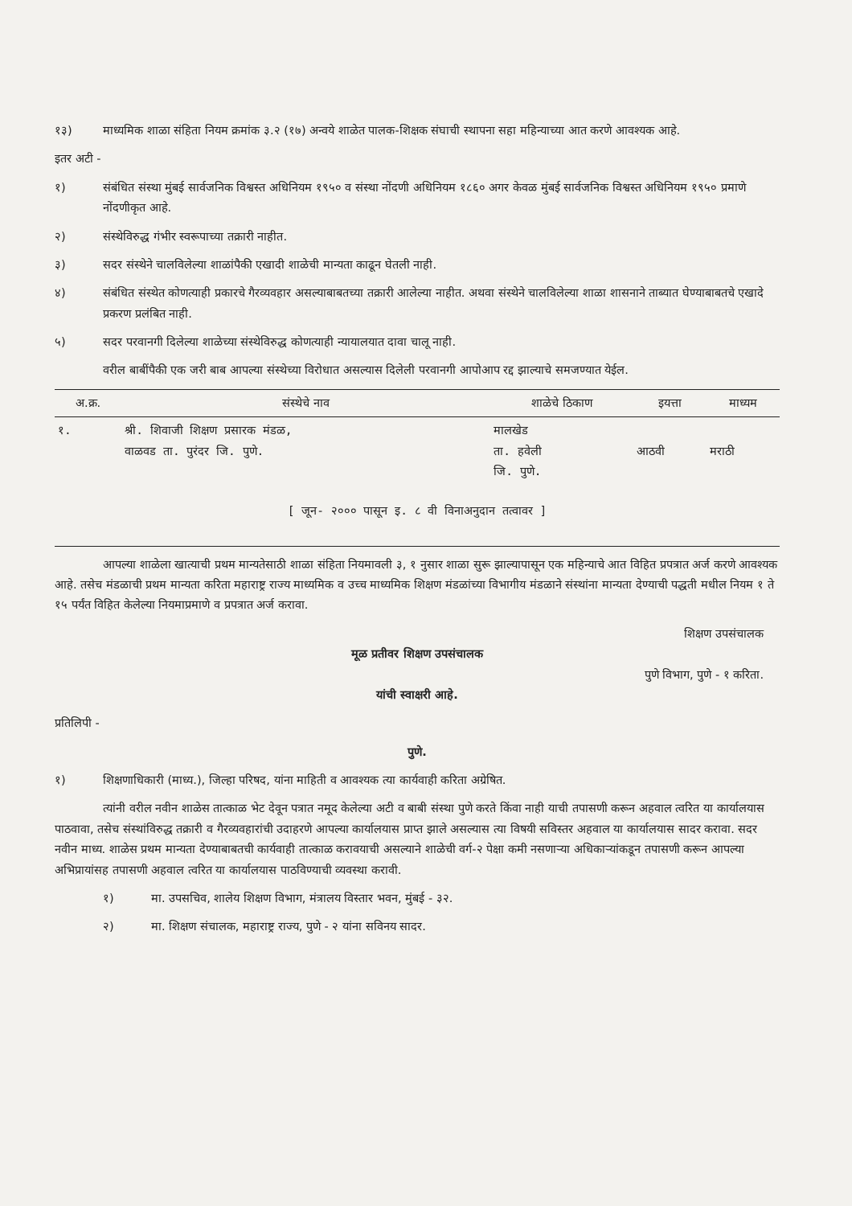१३) माध्यमिक शाळा संहिता नियम क्रमांक ३.२ (१७) अन्वये शाळेत पालक-शिक्षक संघाची स्थापना सहा महिन्याच्या आत करणे आवश्यक आहे.
इतर अटी -
१) संबंधित संस्था मुंबई सार्वजनिक विश्वस्त अधिनियम १९५० व संस्था नोंदणी अधिनियम १८६० अगर केवळ मुंबई सार्वजनिक विश्वस्त अधिनियम १९५० प्रमाणे नोंदणीकृत आहे.
२) संस्थेविरुद्ध गंभीर स्वरूपाच्या तक्रारी नाहीत.
३) सदर संस्थेने चालविलेल्या शाळांपैकी एखादी शाळेची मान्यता काढून घेतली नाही.
४) संबंधित संस्थेत कोणत्याही प्रकारचे गैरव्यवहार असल्याबाबतच्या तक्रारी आलेल्या नाहीत. अथवा संस्थेने चालविलेल्या शाळा शासनाने ताब्यात घेण्याबाबतचे एखादे प्रकरण प्रलंबित नाही.
५) सदर परवानगी दिलेल्या शाळेच्या संस्थेविरुद्ध कोणत्याही न्यायालयात दावा चालू नाही.
वरील बाबींपैकी एक जरी बाब आपल्या संस्थेच्या विरोधात असल्यास दिलेली परवानगी आपोआप रद्द झाल्याचे समजण्यात येईल.
| अ.क्र. | संस्थेचे नाव | शाळेचे ठिकाण | इयत्ता | माध्यम |
| --- | --- | --- | --- | --- |
| १. | श्री. शिवाजी शिक्षण प्रसारक मंडळ, वाळवड ता. पुरंदर जि. पुणे. | मालखेड ता. हवेली जि. पुणे. | आठवी | मराठी |
| [ जून- २००० पासून इ. ८ वी विनाअनुदान तत्वावर ] | | | | |
आपल्या शाळेला खात्याची प्रथम मान्यतेसाठी शाळा संहिता नियमावली ३, १ नुसार शाळा सुरू झाल्यापासून एक महिन्याचे आत विहित प्रपत्रात अर्ज करणे आवश्यक आहे. तसेच मंडळाची प्रथम मान्यता करिता महाराष्ट्र राज्य माध्यमिक व उच्च माध्यमिक शिक्षण मंडळांच्या विभागीय मंडळाने संस्थांना मान्यता देण्याची पद्धती मधील नियम १ ते १५ पर्यंत विहित केलेल्या नियमाप्रमाणे व प्रपत्रात अर्ज करावा.
शिक्षण उपसंचालक
मूळ प्रतीवर शिक्षण उपसंचालक
पुणे विभाग, पुणे - १ करिता.
यांची स्वाक्षरी आहे.
प्रतिलिपी -
पुणे.
१) शिक्षणाधिकारी (माध्य.), जिल्हा परिषद, यांना माहिती व आवश्यक त्या कार्यवाही करिता अग्रेषित.
त्यांनी वरील नवीन शाळेस तात्काळ भेट देवून पत्रात नमूद केलेल्या अटी व बाबी संस्था पुणे करते किंवा नाही याची तपासणी करून अहवाल त्वरित या कार्यालयास पाठवावा, तसेच संस्थांविरुद्ध तक्रारी व गैरव्यवहारांची उदाहरणे आपल्या कार्यालयास प्राप्त झाले असल्यास त्या विषयी सविस्तर अहवाल या कार्यालयास सादर करावा. सदर नवीन माध्य. शाळेस प्रथम मान्यता देण्याबाबतची कार्यवाही तात्काळ करावयाची असल्याने शाळेची वर्ग-२ पेक्षा कमी नसणाऱ्या अधिकाऱ्यांकडून तपासणी करून आपल्या अभिप्रायांसह तपासणी अहवाल त्वरित या कार्यालयास पाठविण्याची व्यवस्था करावी.
१) मा. उपसचिव, शालेय शिक्षण विभाग, मंत्रालय विस्तार भवन, मुंबई - ३२.
२) मा. शिक्षण संचालक, महाराष्ट्र राज्य, पुणे - २ यांना सविनय सादर.